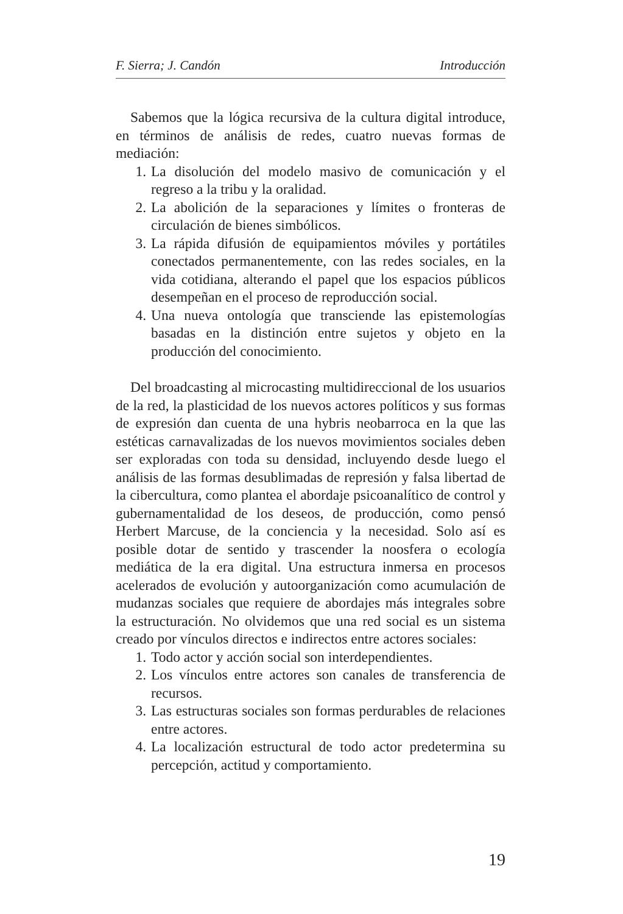F. Sierra; J. Candón Introducción
Sabemos que la lógica recursiva de la cultura digital introduce, en términos de análisis de redes, cuatro nuevas formas de mediación:
1. La disolución del modelo masivo de comunicación y el regreso a la tribu y la oralidad.
2. La abolición de la separaciones y límites o fronteras de circulación de bienes simbólicos.
3. La rápida difusión de equipamientos móviles y portátiles conectados permanentemente, con las redes sociales, en la vida cotidiana, alterando el papel que los espacios públicos desempeñan en el proceso de reproducción social.
4. Una nueva ontología que transciende las epistemologías basadas en la distinción entre sujetos y objeto en la producción del conocimiento.
Del broadcasting al microcasting multidireccional de los usuarios de la red, la plasticidad de los nuevos actores políticos y sus formas de expresión dan cuenta de una hybris neobarroca en la que las estéticas carnavalizadas de los nuevos movimientos sociales deben ser exploradas con toda su densidad, incluyendo desde luego el análisis de las formas desublimadas de represión y falsa libertad de la cibercultura, como plantea el abordaje psicoanalítico de control y gubernamentalidad de los deseos, de producción, como pensó Herbert Marcuse, de la conciencia y la necesidad. Solo así es posible dotar de sentido y trascender la noosfera o ecología mediática de la era digital. Una estructura inmersa en procesos acelerados de evolución y autoorganización como acumulación de mudanzas sociales que requiere de abordajes más integrales sobre la estructuración. No olvidemos que una red social es un sistema creado por vínculos directos e indirectos entre actores sociales:
1. Todo actor y acción social son interdependientes.
2. Los vínculos entre actores son canales de transferencia de recursos.
3. Las estructuras sociales son formas perdurables de relaciones entre actores.
4. La localización estructural de todo actor predetermina su percepción, actitud y comportamiento.
19